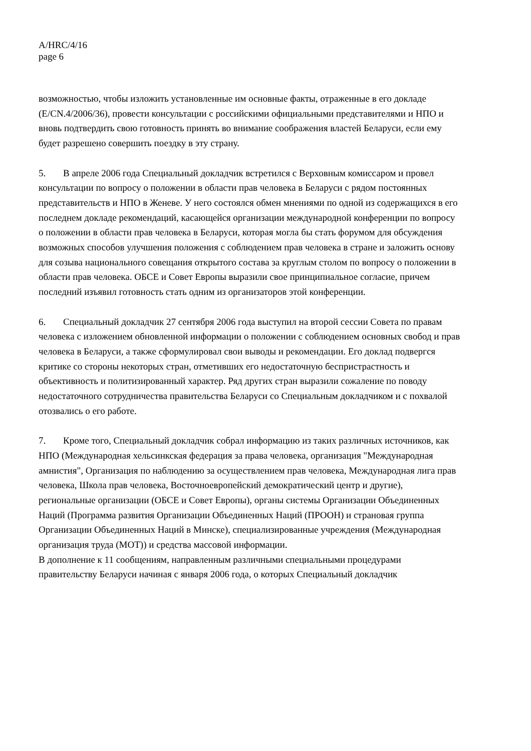A/HRC/4/16
page 6
возможностью, чтобы изложить установленные им основные факты, отраженные в его докладе (E/CN.4/2006/36), провести консультации с российскими официальными представителями и НПО и вновь подтвердить свою готовность принять во внимание соображения властей Беларуси, если ему будет разрешено совершить поездку в эту страну.
5. В апреле 2006 года Специальный докладчик встретился с Верховным комиссаром и провел консультации по вопросу о положении в области прав человека в Беларуси с рядом постоянных представительств и НПО в Женеве. У него состоялся обмен мнениями по одной из содержащихся в его последнем докладе рекомендаций, касающейся организации международной конференции по вопросу о положении в области прав человека в Беларуси, которая могла бы стать форумом для обсуждения возможных способов улучшения положения с соблюдением прав человека в стране и заложить основу для созыва национального совещания открытого состава за круглым столом по вопросу о положении в области прав человека. ОБСЕ и Совет Европы выразили свое принципиальное согласие, причем последний изъявил готовность стать одним из организаторов этой конференции.
6. Специальный докладчик 27 сентября 2006 года выступил на второй сессии Совета по правам человека с изложением обновленной информации о положении с соблюдением основных свобод и прав человека в Беларуси, а также сформулировал свои выводы и рекомендации. Его доклад подвергся критике со стороны некоторых стран, отметивших его недостаточную беспристрастность и объективность и политизированный характер. Ряд других стран выразили сожаление по поводу недостаточного сотрудничества правительства Беларуси со Специальным докладчиком и с похвалой отозвались о его работе.
7. Кроме того, Специальный докладчик собрал информацию из таких различных источников, как НПО (Международная хельсинкская федерация за права человека, организация "Международная амнистия", Организация по наблюдению за осуществлением прав человека, Международная лига прав человека, Школа прав человека, Восточноевропейский демократический центр и другие), региональные организации (ОБСЕ и Совет Европы), органы системы Организации Объединенных Наций (Программа развития Организации Объединенных Наций (ПРООН) и страновая группа Организации Объединенных Наций в Минске), специализированные учреждения (Международная организация труда (МОТ)) и средства массовой информации.
В дополнение к 11 сообщениям, направленным различными специальными процедурами правительству Беларуси начиная с января 2006 года, о которых Специальный докладчик